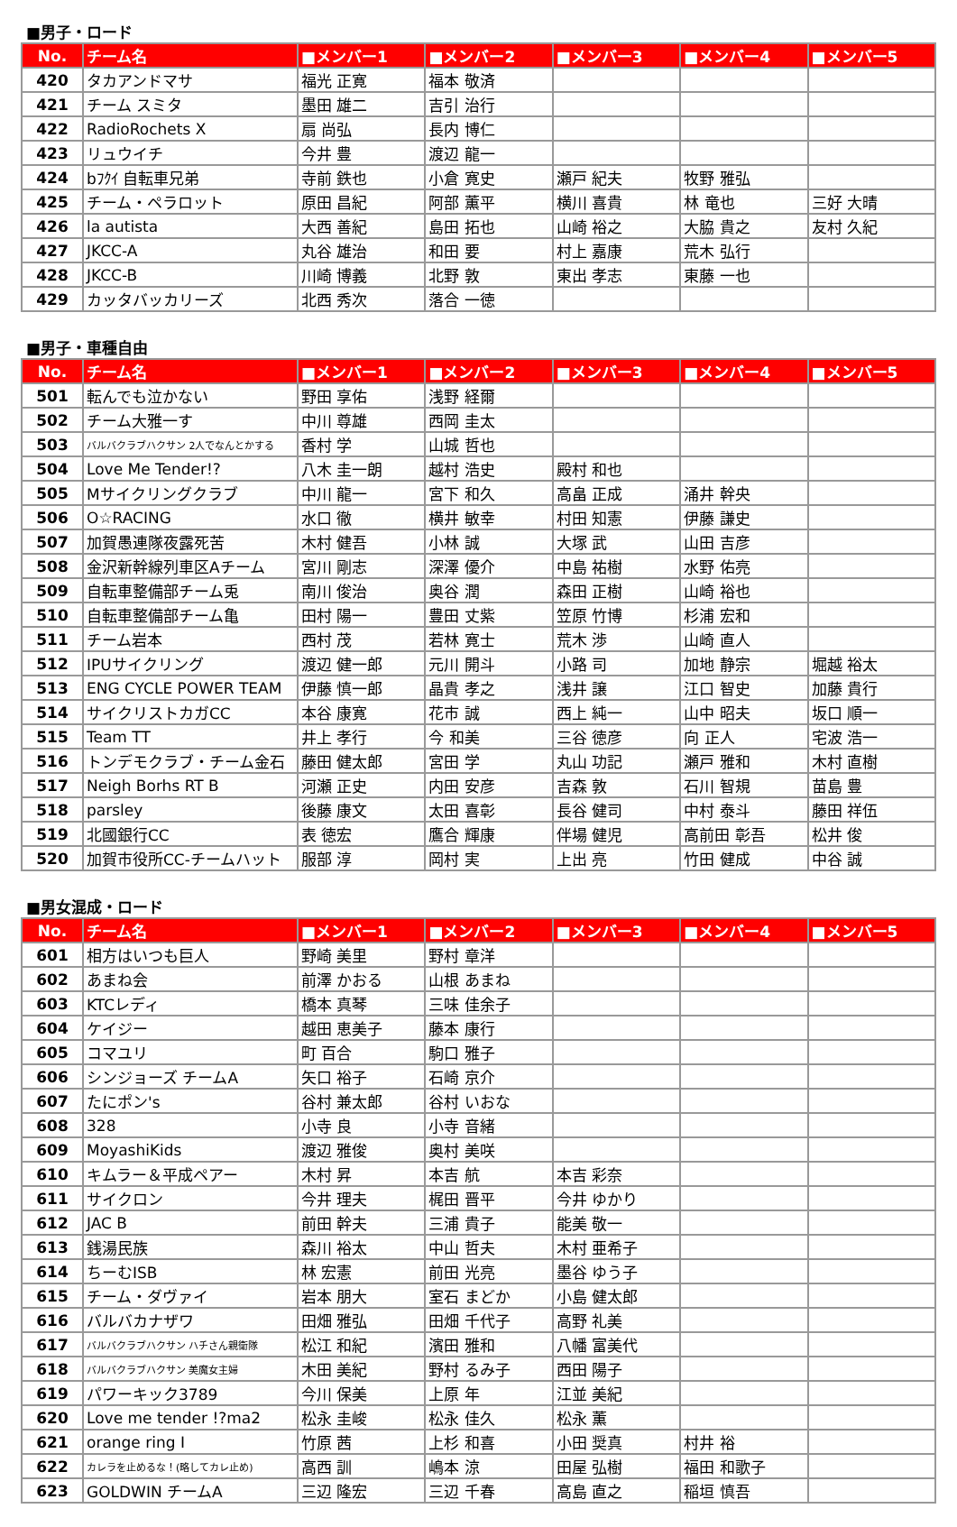■男子・ロード
| No. | チーム名 | ■メンバー1 | ■メンバー2 | ■メンバー3 | ■メンバー4 | ■メンバー5 |
| --- | --- | --- | --- | --- | --- | --- |
| 420 | タカアンドマサ | 福光 正寛 | 福本 敬済 | | | |
| 421 | チーム スミタ | 墨田 雄二 | 吉引 治行 | | | |
| 422 | RadioRochets X | 扇 尚弘 | 長内 博仁 | | | |
| 423 | リュウイチ | 今井 豊 | 渡辺 龍一 | | | |
| 424 | bﾌｸｲ 自転車兄弟 | 寺前 鉄也 | 小倉 寛史 | 瀬戸 紀夫 | 牧野 雅弘 | |
| 425 | チーム・ペラロット | 原田 昌紀 | 阿部 薫平 | 横川 喜貴 | 林 竜也 | 三好 大晴 |
| 426 | la autista | 大西 善紀 | 島田 拓也 | 山崎 裕之 | 大脇 貴之 | 友村 久紀 |
| 427 | JKCC-A | 丸谷 雄治 | 和田 要 | 村上 嘉康 | 荒木 弘行 | |
| 428 | JKCC-B | 川崎 博義 | 北野 敦 | 東出 孝志 | 東藤 一也 | |
| 429 | カッタバッカリーズ | 北西 秀次 | 落合 一徳 | | | |
■男子・車種自由
| No. | チーム名 | ■メンバー1 | ■メンバー2 | ■メンバー3 | ■メンバー4 | ■メンバー5 |
| --- | --- | --- | --- | --- | --- | --- |
| 501 | 転んでも泣かない | 野田 享佑 | 浅野 経爾 | | | |
| 502 | チーム大雅一す | 中川 尊雄 | 西岡 圭太 | | | |
| 503 | バルバクラブハクサン 2人でなんとかする | 香村 学 | 山城 哲也 | | | |
| 504 | Love Me Tender!? | 八木 圭一朗 | 越村 浩史 | 殿村 和也 | | |
| 505 | Mサイクリングクラブ | 中川 龍一 | 宮下 和久 | 高畠 正成 | 涌井 幹央 | |
| 506 | O☆RACING | 水口 徹 | 横井 敏幸 | 村田 知憲 | 伊藤 謙史 | |
| 507 | 加賀愚連隊夜露死苦 | 木村 健吾 | 小林 誠 | 大塚 武 | 山田 吉彦 | |
| 508 | 金沢新幹線列車区Aチーム | 宮川 剛志 | 深澤 優介 | 中島 祐樹 | 水野 佑亮 | |
| 509 | 自転車整備部チーム兎 | 南川 俊治 | 奥谷 潤 | 森田 正樹 | 山崎 裕也 | |
| 510 | 自転車整備部チーム亀 | 田村 陽一 | 豊田 丈紫 | 笠原 竹博 | 杉浦 宏和 | |
| 511 | チーム岩本 | 西村 茂 | 若林 寛士 | 荒木 渉 | 山崎 直人 | |
| 512 | IPUサイクリング | 渡辺 健一郎 | 元川 開斗 | 小路 司 | 加地 静宗 | 堀越 裕太 |
| 513 | ENG CYCLE POWER TEAM | 伊藤 慎一郎 | 晶貴 孝之 | 浅井 譲 | 江口 智史 | 加藤 貴行 |
| 514 | サイクリストカガCC | 本谷 康寛 | 花市 誠 | 西上 純一 | 山中 昭夫 | 坂口 順一 |
| 515 | Team TT | 井上 孝行 | 今 和美 | 三谷 徳彦 | 向 正人 | 宅波 浩一 |
| 516 | トンデモクラブ・チーム金石 | 藤田 健太郎 | 宮田 学 | 丸山 功記 | 瀬戸 雅和 | 木村 直樹 |
| 517 | Neigh Borhs RT B | 河瀬 正史 | 内田 安彦 | 吉森 敦 | 石川 智規 | 苗島 豊 |
| 518 | parsley | 後藤 康文 | 太田 喜彰 | 長谷 健司 | 中村 泰斗 | 藤田 祥伍 |
| 519 | 北國銀行CC | 表 徳宏 | 鷹合 輝康 | 伴場 健児 | 高前田 彰吾 | 松井 俊 |
| 520 | 加賀市役所CC-チームハット | 服部 淳 | 岡村 実 | 上出 亮 | 竹田 健成 | 中谷 誠 |
■男女混成・ロード
| No. | チーム名 | ■メンバー1 | ■メンバー2 | ■メンバー3 | ■メンバー4 | ■メンバー5 |
| --- | --- | --- | --- | --- | --- | --- |
| 601 | 相方はいつも巨人 | 野崎 美里 | 野村 章洋 | | | |
| 602 | あまね会 | 前澤 かおる | 山根 あまね | | | |
| 603 | KTCレディ | 橋本 真琴 | 三味 佳余子 | | | |
| 604 | ケイジー | 越田 恵美子 | 藤本 康行 | | | |
| 605 | コマユリ | 町 百合 | 駒口 雅子 | | | |
| 606 | シンジョーズ チームA | 矢口 裕子 | 石崎 京介 | | | |
| 607 | たにポン's | 谷村 兼太郎 | 谷村 いおな | | | |
| 608 | 328 | 小寺 良 | 小寺 音緒 | | | |
| 609 | MoyashiKids | 渡辺 雅俊 | 奥村 美咲 | | | |
| 610 | キムラー＆平成ペアー | 木村 昇 | 本吉 航 | 本吉 彩奈 | | |
| 611 | サイクロン | 今井 理夫 | 梶田 晋平 | 今井 ゆかり | | |
| 612 | JAC B | 前田 幹夫 | 三浦 貴子 | 能美 敬一 | | |
| 613 | 銭湯民族 | 森川 裕太 | 中山 哲夫 | 木村 亜希子 | | |
| 614 | ちーむISB | 林 宏憲 | 前田 光亮 | 墨谷 ゆう子 | | |
| 615 | チーム・ダヴァイ | 岩本 朋大 | 室石 まどか | 小島 健太郎 | | |
| 616 | バルバカナザワ | 田畑 雅弘 | 田畑 千代子 | 高野 礼美 | | |
| 617 | バルバクラブハクサン ハチさん親衛隊 | 松江 和紀 | 濱田 雅和 | 八幡 富美代 | | |
| 618 | バルバクラブハクサン 美魔女主婦 | 木田 美紀 | 野村 るみ子 | 西田 陽子 | | |
| 619 | パワーキック3789 | 今川 保美 | 上原 年 | 江並 美紀 | | |
| 620 | Love me tender !?ma2 | 松永 圭峻 | 松永 佳久 | 松永 薫 | | |
| 621 | orange ring I | 竹原 茜 | 上杉 和喜 | 小田 奨真 | 村井 裕 | |
| 622 | カレラを止めるな！(略してカレ止め) | 高西 訓 | 嶋本 涼 | 田屋 弘樹 | 福田 和歌子 | |
| 623 | GOLDWIN チームA | 三辺 隆宏 | 三辺 千春 | 高島 直之 | 稲垣 慎吾 | |